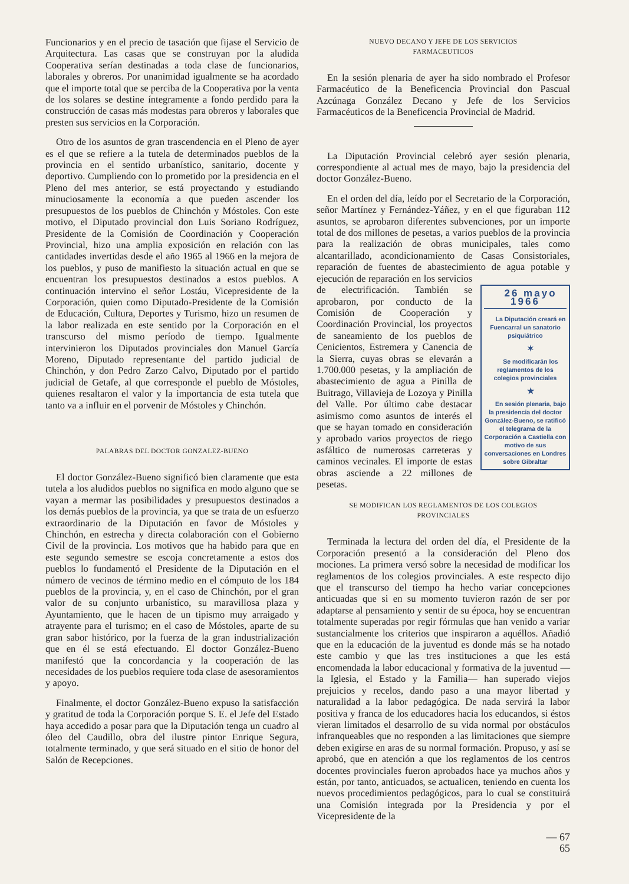Funcionarios y en el precio de tasación que fijase el Servicio de Arquitectura. Las casas que se construyan por la aludida Cooperativa serían destinadas a toda clase de funcionarios, laborales y obreros. Por unanimidad igualmente se ha acordado que el importe total que se perciba de la Cooperativa por la venta de los solares se destine íntegramente a fondo perdido para la construcción de casas más modestas para obreros y laborales que presten sus servicios en la Corporación.
Otro de los asuntos de gran trascendencia en el Pleno de ayer es el que se refiere a la tutela de determinados pueblos de la provincia en el sentido urbanístico, sanitario, docente y deportivo. Cumpliendo con lo prometido por la presidencia en el Pleno del mes anterior, se está proyectando y estudiando minuciosamente la economía a que pueden ascender los presupuestos de los pueblos de Chinchón y Móstoles. Con este motivo, el Diputado provincial don Luis Soriano Rodríguez, Presidente de la Comisión de Coordinación y Cooperación Provincial, hizo una amplia exposición en relación con las cantidades invertidas desde el año 1965 al 1966 en la mejora de los pueblos, y puso de manifiesto la situación actual en que se encuentran los presupuestos destinados a estos pueblos. A continuación intervino el señor Lostáu, Vicepresidente de la Corporación, quien como Diputado-Presidente de la Comisión de Educación, Cultura, Deportes y Turismo, hizo un resumen de la labor realizada en este sentido por la Corporación en el transcurso del mismo período de tiempo. Igualmente intervinieron los Diputados provinciales don Manuel García Moreno, Diputado representante del partido judicial de Chinchón, y don Pedro Zarzo Calvo, Diputado por el partido judicial de Getafe, al que corresponde el pueblo de Móstoles, quienes resaltaron el valor y la importancia de esta tutela que tanto va a influir en el porvenir de Móstoles y Chinchón.
PALABRAS DEL DOCTOR GONZALEZ-BUENO
El doctor González-Bueno significó bien claramente que esta tutela a los aludidos pueblos no significa en modo alguno que se vayan a mermar las posibilidades y presupuestos destinados a los demás pueblos de la provincia, ya que se trata de un esfuerzo extraordinario de la Diputación en favor de Móstoles y Chinchón, en estrecha y directa colaboración con el Gobierno Civil de la provincia. Los motivos que ha habido para que en este segundo semestre se escoja concretamente a estos dos pueblos lo fundamentó el Presidente de la Diputación en el número de vecinos de término medio en el cómputo de los 184 pueblos de la provincia, y, en el caso de Chinchón, por el gran valor de su conjunto urbanístico, su maravillosa plaza y Ayuntamiento, que le hacen de un tipismo muy arraigado y atrayente para el turismo; en el caso de Móstoles, aparte de su gran sabor histórico, por la fuerza de la gran industrialización que en él se está efectuando. El doctor González-Bueno manifestó que la concordancia y la cooperación de las necesidades de los pueblos requiere toda clase de asesoramientos y apoyo.
Finalmente, el doctor González-Bueno expuso la satisfacción y gratitud de toda la Corporación porque S. E. el Jefe del Estado haya accedido a posar para que la Diputación tenga un cuadro al óleo del Caudillo, obra del ilustre pintor Enrique Segura, totalmente terminado, y que será situado en el sitio de honor del Salón de Recepciones.
NUEVO DECANO Y JEFE DE LOS SERVICIOS
FARMACEUTICOS
En la sesión plenaria de ayer ha sido nombrado el Profesor Farmacéutico de la Beneficencia Provincial don Pascual Azcúnaga González Decano y Jefe de los Servicios Farmacéuticos de la Beneficencia Provincial de Madrid.
La Diputación Provincial celebró ayer sesión plenaria, correspondiente al actual mes de mayo, bajo la presidencia del doctor González-Bueno.
En el orden del día, leído por el Secretario de la Corporación, señor Martínez y Fernández-Yáñez, y en el que figuraban 112 asuntos, se aprobaron diferentes subvenciones, por un importe total de dos millones de pesetas, a varios pueblos de la provincia para la realización de obras municipales, tales como alcantarillado, acondicionamiento de Casas Consistoriales, reparación de fuentes de abastecimiento de agua potable 26 mayo 1966
La Diputación creará en Fuencarral un sanatorio psiquiátrico
✶
Se modificarán los reglamentos de los colegios provinciales
★
En sesión plenaria, bajo la presidencia del doctor González-Bueno, se ratificó el telegrama de la Corporación a Castiella con motivo de sus conversaciones en Londres sobre Gibraltar y ejecución de reparación en los servicios de electrificación. También se aprobaron, por conducto de la Comisión de Cooperación y Coordinación Provincial, los proyectos de saneamiento de los pueblos de Cenicientos, Estremera y Canencia de la Sierra, cuyas obras se elevarán a 1.700.000 pesetas, y la ampliación de abastecimiento de agua a Pinilla de Buitrago, Villavieja de Lozoya y Pinilla del Valle. Por último cabe destacar asimismo como asuntos de interés el que se hayan tomado en consideración y aprobado varios proyectos de riego asfáltico de numerosas carreteras y caminos vecinales. El importe de estas obras asciende a 22 millones de pesetas.
SE MODIFICAN LOS REGLAMENTOS DE LOS COLEGIOS
PROVINCIALES
Terminada la lectura del orden del día, el Presidente de la Corporación presentó a la consideración del Pleno dos mociones. La primera versó sobre la necesidad de modificar los reglamentos de los colegios provinciales. A este respecto dijo que el transcurso del tiempo ha hecho variar concepciones anticuadas que si en su momento tuvieron razón de ser por adaptarse al pensamiento y sentir de su época, hoy se encuentran totalmente superadas por regir fórmulas que han venido a variar sustancialmente los criterios que inspiraron a aquéllos. Añadió que en la educación de la juventud es donde más se ha notado este cambio y que las tres instituciones a que les está encomendada la labor educacional y formativa de la juventud —la Iglesia, el Estado y la Familia— han superado viejos prejuicios y recelos, dando paso a una mayor libertad y naturalidad a la labor pedagógica. De nada servirá la labor positiva y franca de los educadores hacia los educandos, si éstos vieran limitados el desarrollo de su vida normal por obstáculos infranqueables que no responden a las limitaciones que siempre deben exigirse en aras de su normal formación. Propuso, y así se aprobó, que en atención a que los reglamentos de los centros docentes provinciales fueron aprobados hace ya muchos años y están, por tanto, anticuados, se actualicen, teniendo en cuenta los nuevos procedimientos pedagógicos, para lo cual se constituirá una Comisión integrada por la Presidencia y por el Vicepresidente de la
— 67
65